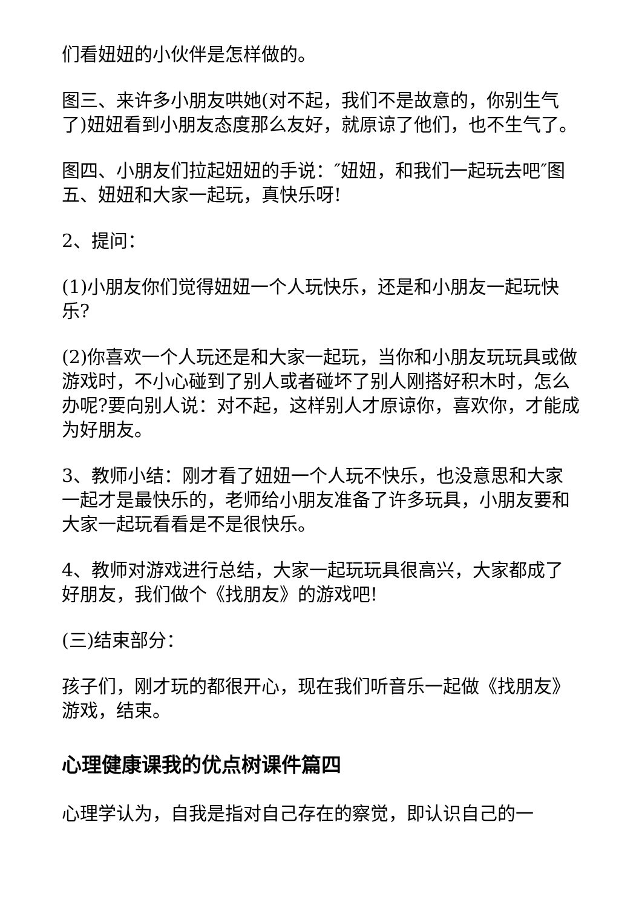们看妞妞的小伙伴是怎样做的。
图三、来许多小朋友哄她(对不起，我们不是故意的，你别生气了)妞妞看到小朋友态度那么友好，就原谅了他们，也不生气了。
图四、小朋友们拉起妞妞的手说：″妞妞，和我们一起玩去吧″图五、妞妞和大家一起玩，真快乐呀!
2、提问：
(1)小朋友你们觉得妞妞一个人玩快乐，还是和小朋友一起玩快乐?
(2)你喜欢一个人玩还是和大家一起玩，当你和小朋友玩玩具或做游戏时，不小心碰到了别人或者碰坏了别人刚搭好积木时，怎么办呢?要向别人说：对不起，这样别人才原谅你，喜欢你，才能成为好朋友。
3、教师小结：刚才看了妞妞一个人玩不快乐，也没意思和大家一起才是最快乐的，老师给小朋友准备了许多玩具，小朋友要和大家一起玩看看是不是很快乐。
4、教师对游戏进行总结，大家一起玩玩具很高兴，大家都成了好朋友，我们做个《找朋友》的游戏吧!
(三)结束部分：
孩子们，刚才玩的都很开心，现在我们听音乐一起做《找朋友》游戏，结束。
心理健康课我的优点树课件篇四
心理学认为，自我是指对自己存在的察觉，即认识自己的一